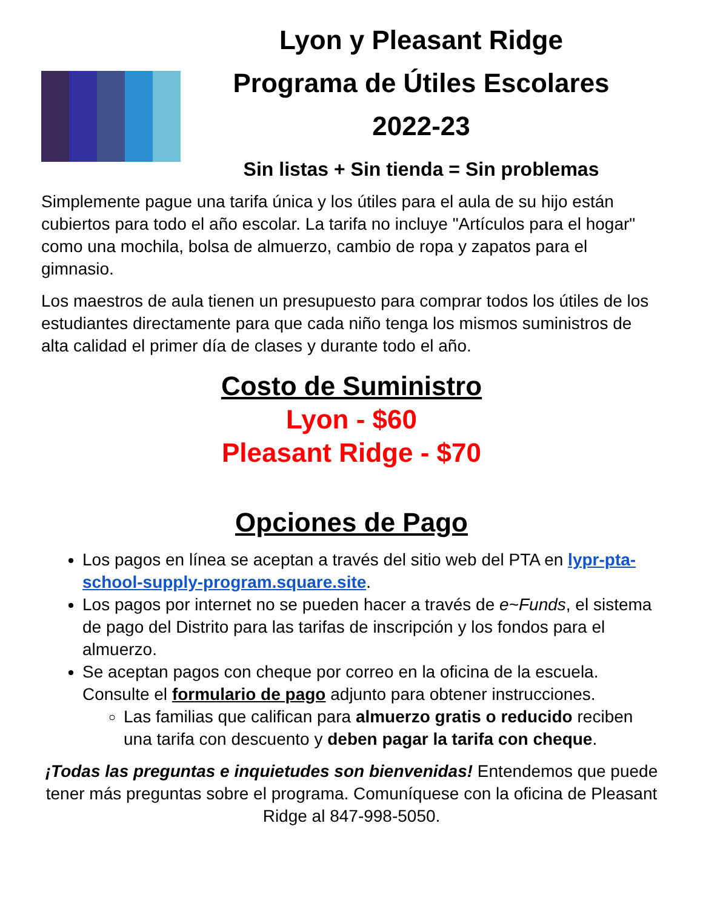Lyon y Pleasant Ridge
Programa de Útiles Escolares
2022-23
Sin listas + Sin tienda = Sin problemas
Simplemente pague una tarifa única y los útiles para el aula de su hijo están cubiertos para todo el año escolar. La tarifa no incluye "Artículos para el hogar" como una mochila, bolsa de almuerzo, cambio de ropa y zapatos para el gimnasio.
Los maestros de aula tienen un presupuesto para comprar todos los útiles de los estudiantes directamente para que cada niño tenga los mismos suministros de alta calidad el primer día de clases y durante todo el año.
Costo de Suministro
Lyon - $60
Pleasant Ridge - $70
Opciones de Pago
Los pagos en línea se aceptan a través del sitio web del PTA en lypr-pta-school-supply-program.square.site.
Los pagos por internet no se pueden hacer a través de e~Funds, el sistema de pago del Distrito para las tarifas de inscripción y los fondos para el almuerzo.
Se aceptan pagos con cheque por correo en la oficina de la escuela. Consulte el formulario de pago adjunto para obtener instrucciones.
Las familias que califican para almuerzo gratis o reducido reciben una tarifa con descuento y deben pagar la tarifa con cheque.
¡Todas las preguntas e inquietudes son bienvenidas! Entendemos que puede tener más preguntas sobre el programa. Comuníquese con la oficina de Pleasant Ridge al 847-998-5050.